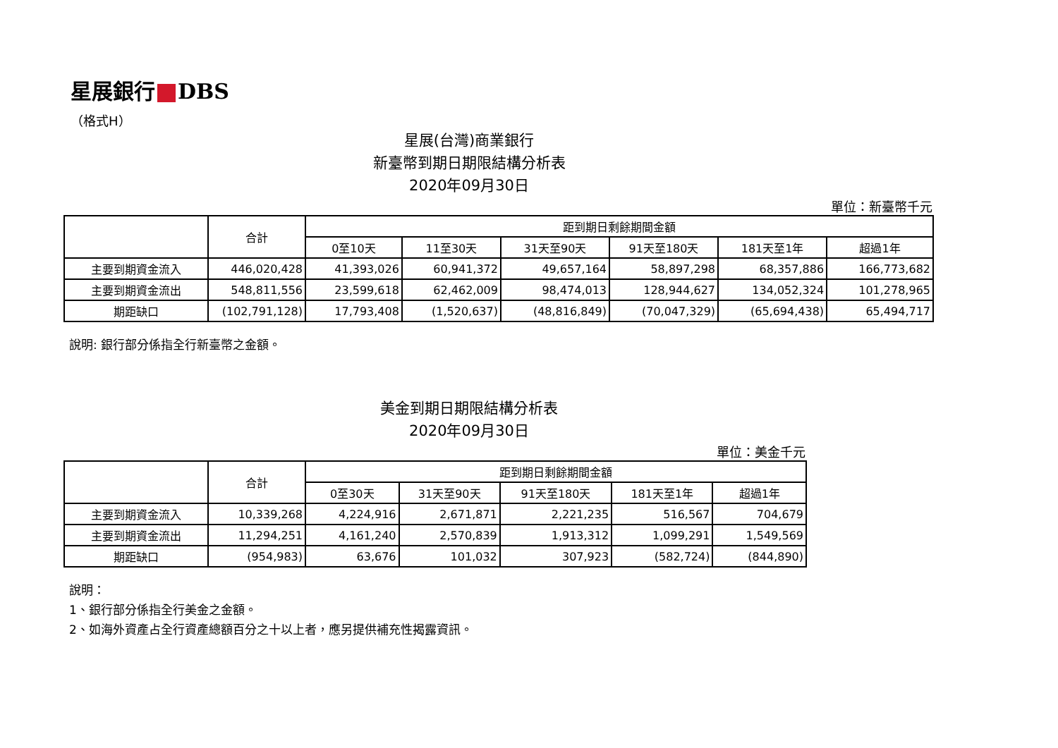星展銀行 DBS
（格式H）
星展(台灣)商業銀行
新臺幣到期日期限結構分析表
2020年09月30日
單位：新臺幣千元
| | 合計 | 距到期日剩餘期間金額 | | | | | |
| --- | --- | --- | --- | --- | --- | --- | --- |
| | | 0至10天 | 11至30天 | 31天至90天 | 91天至180天 | 181天至1年 | 超過1年 |
| 主要到期資金流入 | 446,020,428 | 41,393,026 | 60,941,372 | 49,657,164 | 58,897,298 | 68,357,886 | 166,773,682 |
| 主要到期資金流出 | 548,811,556 | 23,599,618 | 62,462,009 | 98,474,013 | 128,944,627 | 134,052,324 | 101,278,965 |
| 期距缺口 | (102,791,128) | 17,793,408 | (1,520,637) | (48,816,849) | (70,047,329) | (65,694,438) | 65,494,717 |
說明: 銀行部分係指全行新臺幣之金額。
美金到期日期限結構分析表
2020年09月30日
單位：美金千元
| | 合計 | 距到期日剩餘期間金額 | | | | |
| --- | --- | --- | --- | --- | --- | --- |
| | | 0至30天 | 31天至90天 | 91天至180天 | 181天至1年 | 超過1年 |
| 主要到期資金流入 | 10,339,268 | 4,224,916 | 2,671,871 | 2,221,235 | 516,567 | 704,679 |
| 主要到期資金流出 | 11,294,251 | 4,161,240 | 2,570,839 | 1,913,312 | 1,099,291 | 1,549,569 |
| 期距缺口 | (954,983) | 63,676 | 101,032 | 307,923 | (582,724) | (844,890) |
說明：
1、銀行部分係指全行美金之金額。
2、如海外資產占全行資產總額百分之十以上者，應另提供補充性揭露資訊。